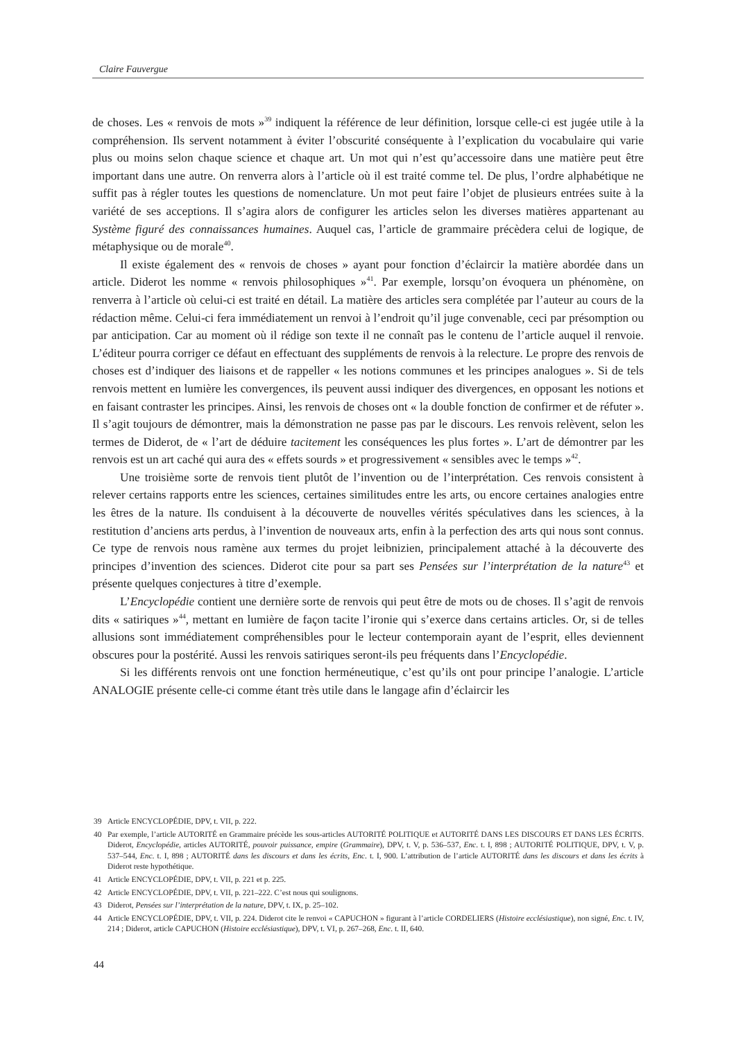Claire Fauvergue
de choses. Les « renvois de mots »<sup>39</sup> indiquent la référence de leur définition, lorsque celle-ci est jugée utile à la compréhension. Ils servent notamment à éviter l’obscurité conséquente à l’explication du vocabulaire qui varie plus ou moins selon chaque science et chaque art. Un mot qui n’est qu’accessoire dans une matière peut être important dans une autre. On renverra alors à l’article où il est traité comme tel. De plus, l’ordre alphabétique ne suffit pas à régler toutes les questions de nomenclature. Un mot peut faire l’objet de plusieurs entrées suite à la variété de ses acceptions. Il s’agira alors de configurer les articles selon les diverses matières appartenant au Système figuré des connaissances humaines. Auquel cas, l’article de grammaire précèdera celui de logique, de métaphysique ou de morale<sup>40</sup>.
Il existe également des « renvois de choses » ayant pour fonction d’éclaircir la matière abordée dans un article. Diderot les nomme « renvois philosophiques »<sup>41</sup>. Par exemple, lorsqu’on évoquera un phénomène, on renverra à l’article où celui-ci est traité en détail. La matière des articles sera complétée par l’auteur au cours de la rédaction même. Celui-ci fera immédiatement un renvoi à l’endroit qu’il juge convenable, ceci par présomption ou par anticipation. Car au moment où il rédige son texte il ne connaît pas le contenu de l’article auquel il renvoie. L’éditeur pourra corriger ce défaut en effectuant des suppléments de renvois à la relecture. Le propre des renvois de choses est d’indiquer des liaisons et de rappeller « les notions communes et les principes analogues ». Si de tels renvois mettent en lumière les convergences, ils peuvent aussi indiquer des divergences, en opposant les notions et en faisant contraster les principes. Ainsi, les renvois de choses ont « la double fonction de confirmer et de réfuter ». Il s’agit toujours de démontrer, mais la démonstration ne passe pas par le discours. Les renvois relèvent, selon les termes de Diderot, de « l’art de déduire tacitement les conséquences les plus fortes ». L’art de démontrer par les renvois est un art caché qui aura des « effets sourds » et progressivement « sensibles avec le temps »<sup>42</sup>.
Une troisième sorte de renvois tient plutôt de l’invention ou de l’interprétation. Ces renvois consistent à relever certains rapports entre les sciences, certaines similitudes entre les arts, ou encore certaines analogies entre les êtres de la nature. Ils conduisent à la découverte de nouvelles vérités spéculatives dans les sciences, à la restitution d’anciens arts perdus, à l’invention de nouveaux arts, enfin à la perfection des arts qui nous sont connus. Ce type de renvois nous ramène aux termes du projet leibnizien, principalement attaché à la découverte des principes d’invention des sciences. Diderot cite pour sa part ses Pensées sur l’interprétation de la nature<sup>43</sup> et présente quelques conjectures à titre d’exemple.
L’Encyclopédie contient une dernière sorte de renvois qui peut être de mots ou de choses. Il s’agit de renvois dits « satiriques »<sup>44</sup>, mettant en lumière de façon tacite l’ironie qui s’exerce dans certains articles. Or, si de telles allusions sont immédiatement compréhensibles pour le lecteur contemporain ayant de l’esprit, elles deviennent obscures pour la postérité. Aussi les renvois satiriques seront-ils peu fréquents dans l’Encyclopédie.
Si les différents renvois ont une fonction herméneutique, c’est qu’ils ont pour principe l’analogie. L’article ANALOGIE présente celle-ci comme étant très utile dans le langage afin d’éclaircir les
39 Article ENCYCLOPÉDIE, DPV, t. VII, p. 222.
40 Par exemple, l’article AUTORITÉ en Grammaire précède les sous-articles AUTORITÉ POLITIQUE et AUTORITÉ DANS LES DISCOURS ET DANS LES ÉCRITS. Diderot, Encyclopédie, articles AUTORITÉ, pouvoir puissance, empire (Grammaire), DPV, t. V, p. 536–537, Enc. t. I, 898 ; AUTORITÉ POLITIQUE, DPV, t. V, p. 537–544, Enc. t. I, 898 ; AUTORITÉ dans les discours et dans les écrits, Enc. t. I, 900. L’attribution de l’article AUTORITÉ dans les discours et dans les écrits à Diderot reste hypothétique.
41 Article ENCYCLOPÉDIE, DPV, t. VII, p. 221 et p. 225.
42 Article ENCYCLOPÉDIE, DPV, t. VII, p. 221–222. C’est nous qui soulignons.
43 Diderot, Pensées sur l’interprétation de la nature, DPV, t. IX, p. 25–102.
44 Article ENCYCLOPÉDIE, DPV, t. VII, p. 224. Diderot cite le renvoi « CAPUCHON » figurant à l’article CORDELIERS (Histoire ecclésiastique), non signé, Enc. t. IV, 214 ; Diderot, article CAPUCHON (Histoire ecclésiastique), DPV, t. VI, p. 267–268, Enc. t. II, 640.
44